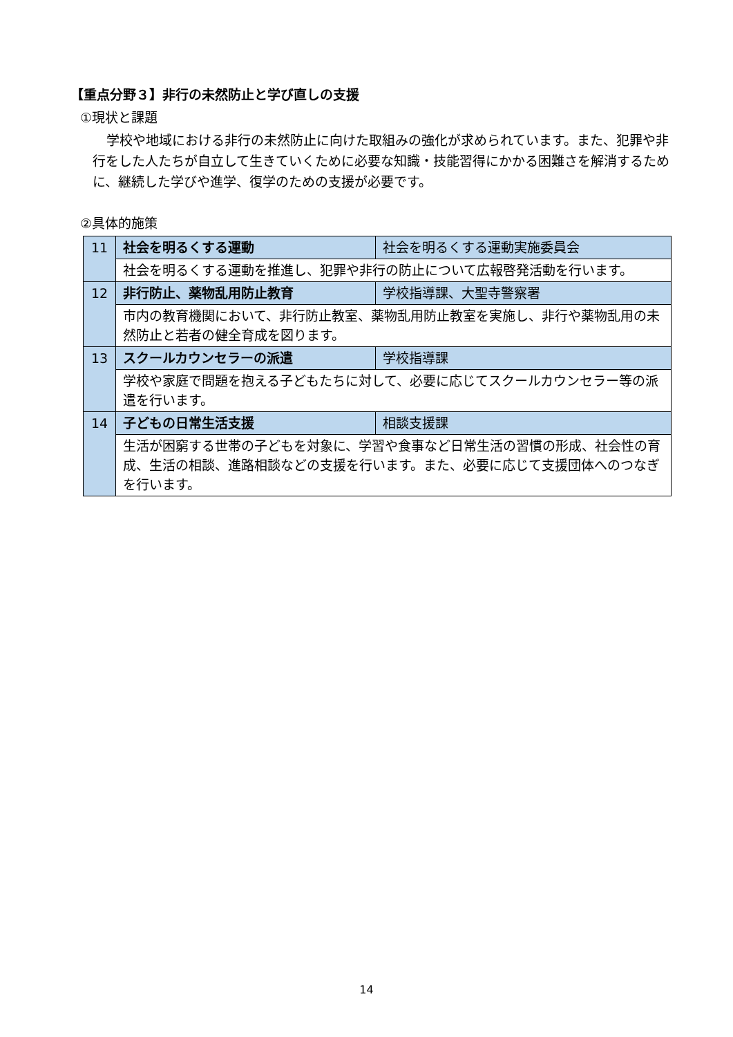【重点分野３】非行の未然防止と学び直しの支援
①現状と課題
学校や地域における非行の未然防止に向けた取組みの強化が求められています。また、犯罪や非行をした人たちが自立して生きていくために必要な知識・技能習得にかかる困難さを解消するために、継続した学びや進学、復学のための支援が必要です。
②具体的施策
| 11 | 社会を明るくする運動 | 社会を明るくする運動実施委員会 |
| | 社会を明るくする運動を推進し、犯罪や非行の防止について広報啓発活動を行います。 | |
| 12 | 非行防止、薬物乱用防止教育 | 学校指導課、大聖寺警察署 |
| | 市内の教育機関において、非行防止教室、薬物乱用防止教室を実施し、非行や薬物乱用の未然防止と若者の健全育成を図ります。 | |
| 13 | スクールカウンセラーの派遣 | 学校指導課 |
| | 学校や家庭で問題を抱える子どもたちに対して、必要に応じてスクールカウンセラー等の派遣を行います。 | |
| 14 | 子どもの日常生活支援 | 相談支援課 |
| | 生活が困窮する世帯の子どもを対象に、学習や食事など日常生活の習慣の形成、社会性の育成、生活の相談、進路相談などの支援を行います。また、必要に応じて支援団体へのつなぎを行います。 | |
14